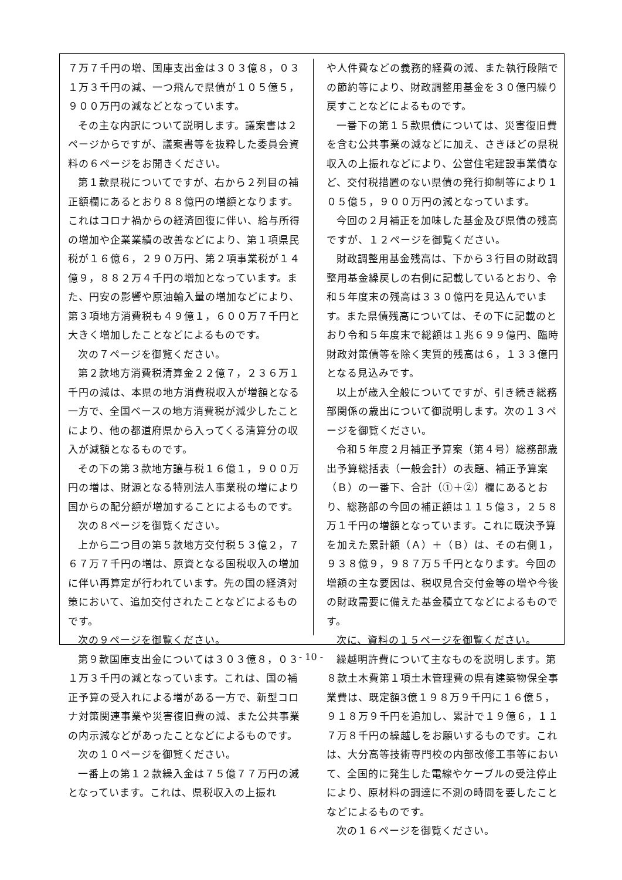７万７千円の増、国庫支出金は３０３億８，０３１万３千円の減、一つ飛んで県債が１０５億５，９００万円の減などとなっています。
その主な内訳について説明します。議案書は２ページからですが、議案書等を抜粋した委員会資料の６ページをお開きください。
第１款県税についてですが、右から２列目の補正額欄にあるとおり８８億円の増額となります。これはコロナ禍からの経済回復に伴い、給与所得の増加や企業業績の改善などにより、第１項県民税が１６億６，２９０万円、第２項事業税が１４億９，８８２万４千円の増加となっています。また、円安の影響や原油輸入量の増加などにより、第３項地方消費税も４９億１，６００万７千円と大きく増加したことなどによるものです。
次の７ページを御覧ください。
第２款地方消費税清算金２２億７，２３６万１千円の減は、本県の地方消費税収入が増額となる一方で、全国ベースの地方消費税が減少したことにより、他の都道府県から入ってくる清算分の収入が減額となるものです。
その下の第３款地方譲与税１６億１，９００万円の増は、財源となる特別法人事業税の増により国からの配分額が増加することによるものです。
次の８ページを御覧ください。
上から二つ目の第５款地方交付税５３億２，７６７万７千円の増は、原資となる国税収入の増加に伴い再算定が行われています。先の国の経済対策において、追加交付されたことなどによるものです。
次の９ページを御覧ください。
第９款国庫支出金については３０３億８，０３１万３千円の減となっています。これは、国の補正予算の受入れによる増がある一方で、新型コロナ対策関連事業や災害復旧費の減、また公共事業の内示減などがあったことなどによるものです。
次の１０ページを御覧ください。
一番上の第１２款繰入金は７５億７７万円の減となっています。これは、県税収入の上振れ
や人件費などの義務的経費の減、また執行段階での節約等により、財政調整用基金を３０億円繰り戻すことなどによるものです。
一番下の第１５款県債については、災害復旧費を含む公共事業の減などに加え、さきほどの県税収入の上振れなどにより、公営住宅建設事業債など、交付税措置のない県債の発行抑制等により１０５億５，９００万円の減となっています。
今回の２月補正を加味した基金及び県債の残高ですが、１２ページを御覧ください。
財政調整用基金残高は、下から３行目の財政調整用基金繰戻しの右側に記載しているとおり、令和５年度末の残高は３３０億円を見込んでいます。また県債残高については、その下に記載のとおり令和５年度末で総額は１兆６９９億円、臨時財政対策債等を除く実質的残高は６，１３３億円となる見込みです。
以上が歳入全般についてですが、引き続き総務部関係の歳出について御説明します。次の１３ページを御覧ください。
令和５年度２月補正予算案（第４号）総務部歳出予算総括表（一般会計）の表題、補正予算案（Ｂ）の一番下、合計（①＋②）欄にあるとおり、総務部の今回の補正額は１１５億３，２５８万１千円の増額となっています。これに既決予算を加えた累計額（Ａ）＋（Ｂ）は、その右側１，９３８億９，９８７万５千円となります。今回の増額の主な要因は、税収見合交付金等の増や今後の財政需要に備えた基金積立てなどによるものです。
次に、資料の１５ページを御覧ください。
繰越明許費について主なものを説明します。第８款土木費第１項土木管理費の県有建築物保全事業費は、既定額3億１９８万９千円に１６億５，９１８万９千円を追加し、累計で１９億６，１１７万８千円の繰越しをお願いするものです。これは、大分高等技術専門校の内部改修工事等において、全国的に発生した電線やケーブルの受注停止により、原材料の調達に不測の時間を要したことなどによるものです。
次の１６ページを御覧ください。
- 10 -